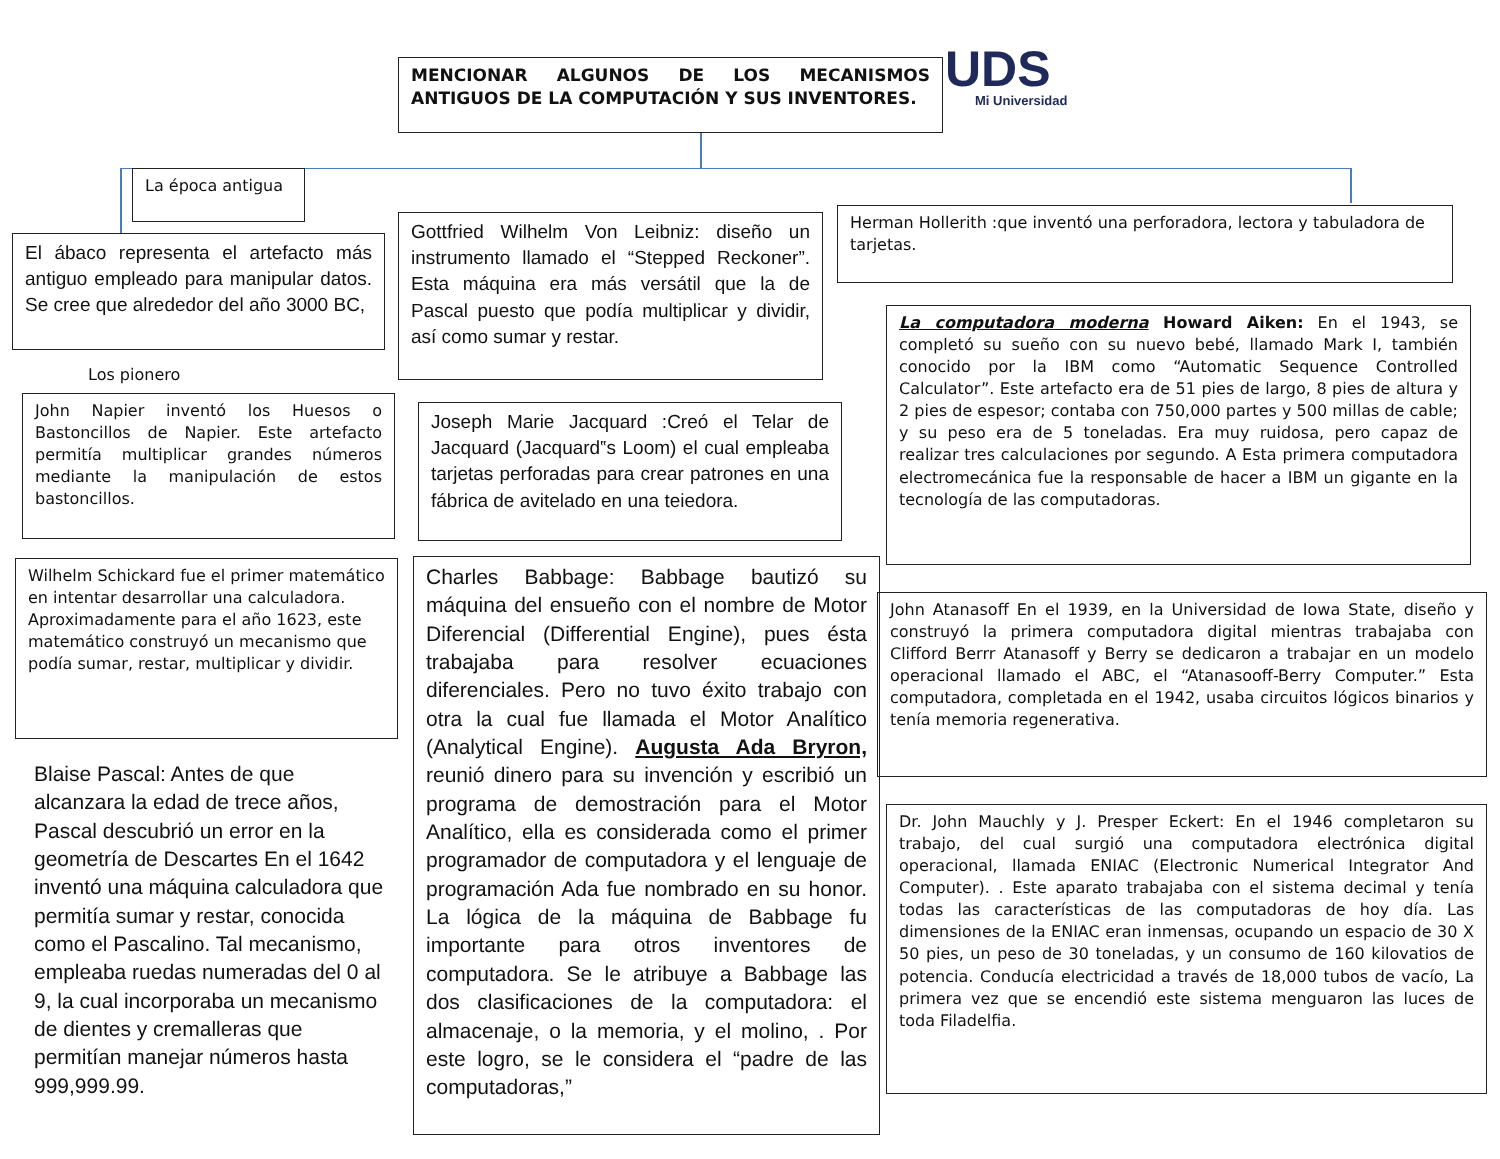MENCIONAR ALGUNOS DE LOS MECANISMOS ANTIGUOS DE LA COMPUTACIÓN Y SUS INVENTORES.
UDS
Mi Universidad
La época antigua
El ábaco representa el artefacto más antiguo empleado para manipular datos. Se cree que alrededor del año 3000 BC,
Los pionero
John Napier inventó los Huesos o Bastoncillos de Napier. Este artefacto permitía multiplicar grandes números mediante la manipulación de estos bastoncillos.
Wilhelm Schickard fue el primer matemático en intentar desarrollar una calculadora. Aproximadamente para el año 1623, este matemático construyó un mecanismo que podía sumar, restar, multiplicar y dividir.
Blaise Pascal: Antes de que alcanzara la edad de trece años, Pascal descubrió un error en la geometría de Descartes En el 1642 inventó una máquina calculadora que permitía sumar y restar, conocida como el Pascalino. Tal mecanismo, empleaba ruedas numeradas del 0 al 9, la cual incorporaba un mecanismo de dientes y cremalleras que permitían manejar números hasta 999,999.99.
Gottfried Wilhelm Von Leibniz: diseño un instrumento llamado el “Stepped Reckoner”. Esta máquina era más versátil que la de Pascal puesto que podía multiplicar y dividir, así como sumar y restar.
Joseph Marie Jacquard :Creó el Telar de Jacquard (Jacquard‟s Loom) el cual empleaba tarjetas perforadas para crear patrones en una fábrica de avitelado en una teiedora.
Charles Babbage: Babbage bautizó su máquina del ensueño con el nombre de Motor Diferencial (Differential Engine), pues ésta trabajaba para resolver ecuaciones diferenciales. Pero no tuvo éxito trabajo con otra la cual fue llamada el Motor Analítico (Analytical Engine). Augusta Ada Bryron, reunió dinero para su invención y escribió un programa de demostración para el Motor Analítico, ella es considerada como el primer programador de computadora y el lenguaje de programación Ada fue nombrado en su honor. La lógica de la máquina de Babbage fu importante para otros inventores de computadora. Se le atribuye a Babbage las dos clasificaciones de la computadora: el almacenaje, o la memoria, y el molino, . Por este logro, se le considera el “padre de las computadoras,”
Herman Hollerith :que inventó una perforadora, lectora y tabuladora de tarjetas.
La computadora moderna Howard Aiken: En el 1943, se completó su sueño con su nuevo bebé, llamado Mark I, también conocido por la IBM como “Automatic Sequence Controlled Calculator”. Este artefacto era de 51 pies de largo, 8 pies de altura y 2 pies de espesor; contaba con 750,000 partes y 500 millas de cable; y su peso era de 5 toneladas. Era muy ruidosa, pero capaz de realizar tres calculaciones por segundo. A Esta primera computadora electromecánica fue la responsable de hacer a IBM un gigante en la tecnología de las computadoras.
John Atanasoff En el 1939, en la Universidad de Iowa State, diseño y construyó la primera computadora digital mientras trabajaba con Clifford Berrr Atanasoff y Berry se dedicaron a trabajar en un modelo operacional llamado el ABC, el “Atanasooff-Berry Computer.” Esta computadora, completada en el 1942, usaba circuitos lógicos binarios y tenía memoria regenerativa.
Dr. John Mauchly y J. Presper Eckert: En el 1946 completaron su trabajo, del cual surgió una computadora electrónica digital operacional, llamada ENIAC (Electronic Numerical Integrator And Computer). . Este aparato trabajaba con el sistema decimal y tenía todas las características de las computadoras de hoy día. Las dimensiones de la ENIAC eran inmensas, ocupando un espacio de 30 X 50 pies, un peso de 30 toneladas, y un consumo de 160 kilovatios de potencia. Conducía electricidad a través de 18,000 tubos de vacío, La primera vez que se encendió este sistema menguaron las luces de toda Filadelfia.